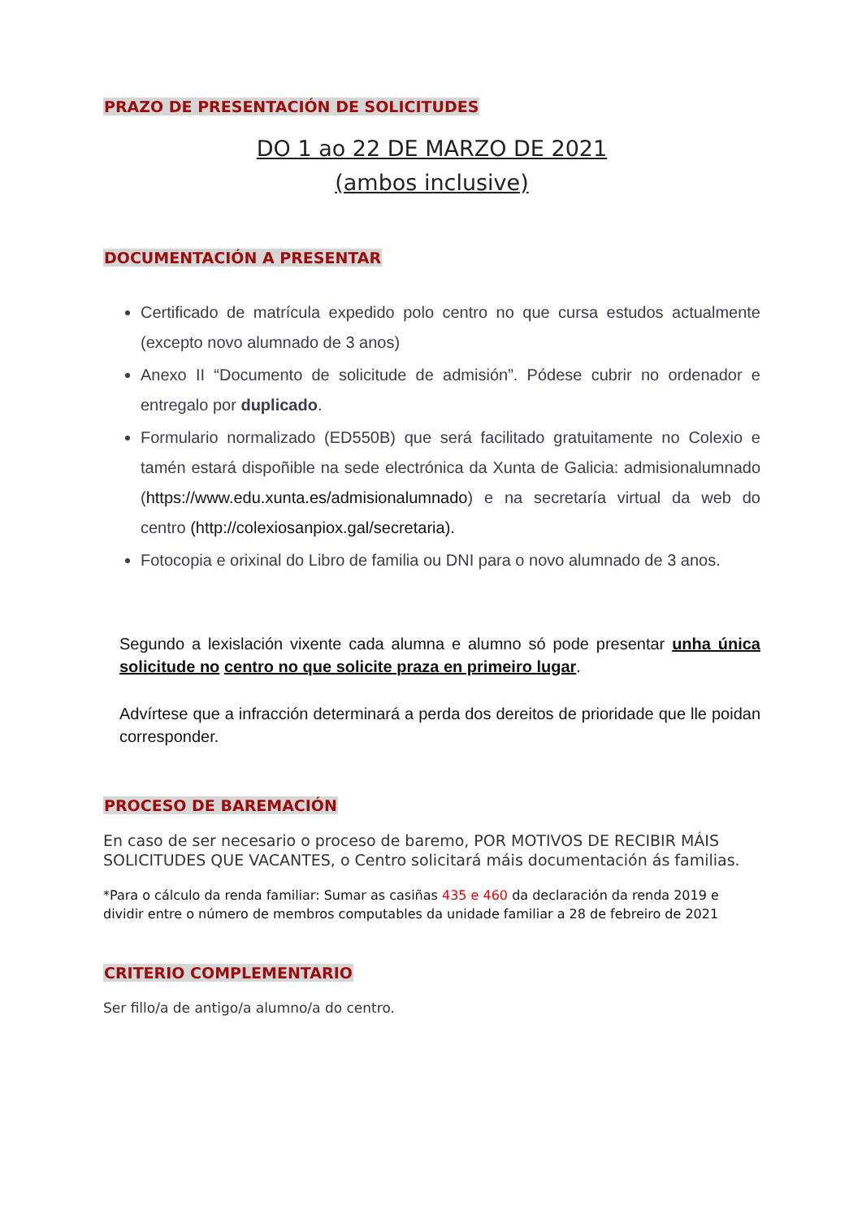PRAZO DE PRESENTACIÓN DE SOLICITUDES
DO 1 ao 22 DE MARZO DE 2021
(ambos inclusive)
DOCUMENTACIÓN A PRESENTAR
Certificado de matrícula expedido polo centro no que cursa estudos actualmente (excepto novo alumnado de 3 anos)
Anexo II “Documento de solicitude de admisión”. Pódese cubrir no ordenador e entregalo por duplicado.
Formulario normalizado (ED550B) que será facilitado gratuitamente no Colexio e tamén estará dispoñible na sede electrónica da Xunta de Galicia: admisionalumnado (https://www.edu.xunta.es/admisionalumnado) e na secretaría virtual da web do centro (http://colexiosanpiox.gal/secretaria).
Fotocopia e orixinal do Libro de familia ou DNI para o novo alumnado de 3 anos.
Segundo a lexislación vixente cada alumna e alumno só pode presentar unha única solicitude no centro no que solicite praza en primeiro lugar.
Advírtese que a infracción determinará a perda dos dereitos de prioridade que lle poidan corresponder.
PROCESO DE BAREMACIÓN
En caso de ser necesario o proceso de baremo, POR MOTIVOS DE RECIBIR MÁIS SOLICITUDES QUE VACANTES, o Centro solicitará máis documentación ás familias.
*Para o cálculo da renda familiar: Sumar as casiñas 435 e 460 da declaración da renda 2019 e dividir entre o número de membros computables da unidade familiar a 28 de febreiro de 2021
CRITERIO COMPLEMENTARIO
Ser fillo/a de antigo/a alumno/a do centro.